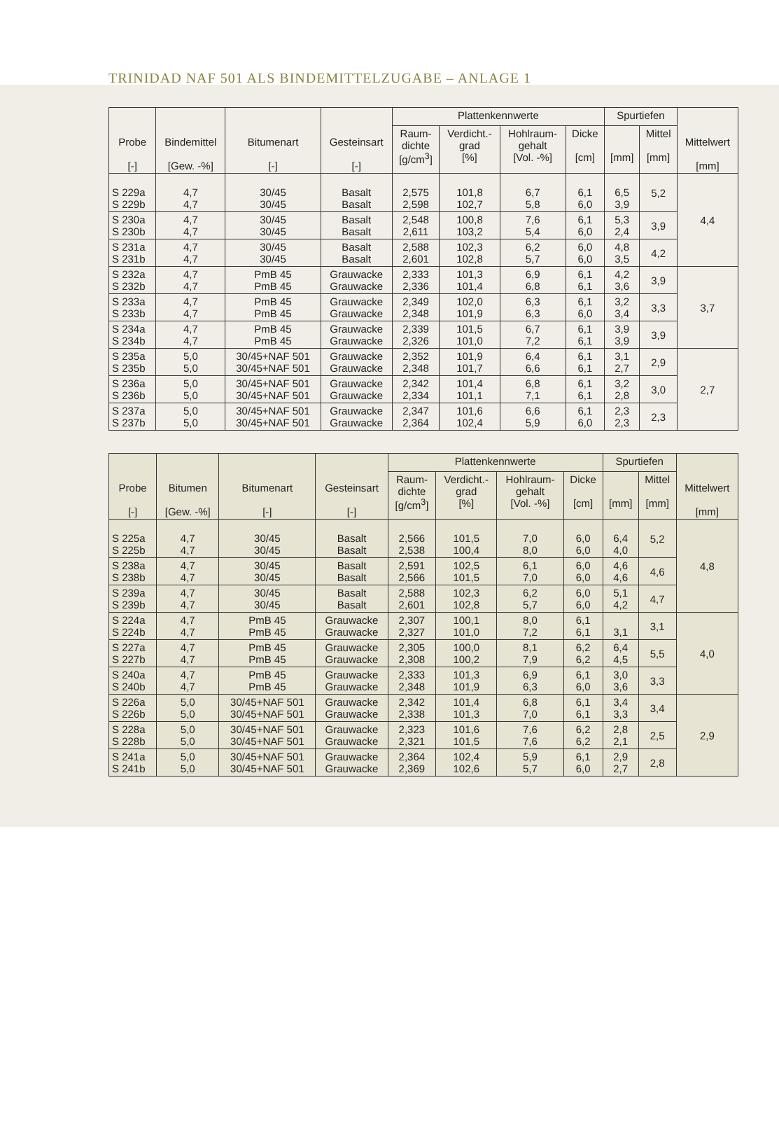TRINIDAD NAF 501 ALS BINDEMITTELZUGABE – ANLAGE 1
| Probe [-] | Bindemittel [Gew. -%] | Bitumenart [-] | Gesteinsart [-] | Plattenkennwerte | | | | Spurtiefen | | Mittelwert [mm] |
| --- | --- | --- | --- | --- | --- | --- | --- | --- | --- | --- |
| | | | | Raum- dichte [g/cm<sup>3</sup>] | Verdicht.- grad [%] | Hohlraum- gehalt [Vol. -%] | Dicke [cm] | [mm] | Mittel [mm] | |
| S 229a S 229b | 4,7 4,7 | 30/45 30/45 | Basalt Basalt | 2,575 2,598 | 101,8 102,7 | 6,7 5,8 | 6,1 6,0 | 6,5 3,9 | 5,2 | 4,4 |
| S 230a S 230b | 4,7 4,7 | 30/45 30/45 | Basalt Basalt | 2,548 2,611 | 100,8 103,2 | 7,6 5,4 | 6,1 6,0 | 5,3 2,4 | 3,9 | |
| S 231a S 231b | 4,7 4,7 | 30/45 30/45 | Basalt Basalt | 2,588 2,601 | 102,3 102,8 | 6,2 5,7 | 6,0 6,0 | 4,8 3,5 | 4,2 | |
| S 232a S 232b | 4,7 4,7 | PmB 45 PmB 45 | Grauwacke Grauwacke | 2,333 2,336 | 101,3 101,4 | 6,9 6,8 | 6,1 6,1 | 4,2 3,6 | 3,9 | 3,7 |
| S 233a S 233b | 4,7 4,7 | PmB 45 PmB 45 | Grauwacke Grauwacke | 2,349 2,348 | 102,0 101,9 | 6,3 6,3 | 6,1 6,0 | 3,2 3,4 | 3,3 | |
| S 234a S 234b | 4,7 4,7 | PmB 45 PmB 45 | Grauwacke Grauwacke | 2,339 2,326 | 101,5 101,0 | 6,7 7,2 | 6,1 6,1 | 3,9 3,9 | 3,9 | |
| S 235a S 235b | 5,0 5,0 | 30/45+NAF 501 30/45+NAF 501 | Grauwacke Grauwacke | 2,352 2,348 | 101,9 101,7 | 6,4 6,6 | 6,1 6,1 | 3,1 2,7 | 2,9 | 2,7 |
| S 236a S 236b | 5,0 5,0 | 30/45+NAF 501 30/45+NAF 501 | Grauwacke Grauwacke | 2,342 2,334 | 101,4 101,1 | 6,8 7,1 | 6,1 6,1 | 3,2 2,8 | 3,0 | |
| S 237a S 237b | 5,0 5,0 | 30/45+NAF 501 30/45+NAF 501 | Grauwacke Grauwacke | 2,347 2,364 | 101,6 102,4 | 6,6 5,9 | 6,1 6,0 | 2,3 2,3 | 2,3 | |
| Probe [-] | Bitumen [Gew. -%] | Bitumenart [-] | Gesteinsart [-] | Plattenkennwerte | | | | Spurtiefen | | Mittelwert [mm] |
| --- | --- | --- | --- | --- | --- | --- | --- | --- | --- | --- |
| | | | | Raum- dichte [g/cm<sup>3</sup>] | Verdicht.- grad [%] | Hohlraum- gehalt [Vol. -%] | Dicke [cm] | [mm] | Mittel [mm] | |
| S 225a S 225b | 4,7 4,7 | 30/45 30/45 | Basalt Basalt | 2,566 2,538 | 101,5 100,4 | 7,0 8,0 | 6,0 6,0 | 6,4 4,0 | 5,2 | 4,8 |
| S 238a S 238b | 4,7 4,7 | 30/45 30/45 | Basalt Basalt | 2,591 2,566 | 102,5 101,5 | 6,1 7,0 | 6,0 6,0 | 4,6 4,6 | 4,6 | |
| S 239a S 239b | 4,7 4,7 | 30/45 30/45 | Basalt Basalt | 2,588 2,601 | 102,3 102,8 | 6,2 5,7 | 6,0 6,0 | 5,1 4,2 | 4,7 | |
| S 224a S 224b | 4,7 4,7 | PmB 45 PmB 45 | Grauwacke Grauwacke | 2,307 2,327 | 100,1 101,0 | 8,0 7,2 | 6,1 6,1 | 3,1 | 3,1 | 4,0 |
| S 227a S 227b | 4,7 4,7 | PmB 45 PmB 45 | Grauwacke Grauwacke | 2,305 2,308 | 100,0 100,2 | 8,1 7,9 | 6,2 6,2 | 6,4 4,5 | 5,5 | |
| S 240a S 240b | 4,7 4,7 | PmB 45 PmB 45 | Grauwacke Grauwacke | 2,333 2,348 | 101,3 101,9 | 6,9 6,3 | 6,1 6,0 | 3,0 3,6 | 3,3 | |
| S 226a S 226b | 5,0 5,0 | 30/45+NAF 501 30/45+NAF 501 | Grauwacke Grauwacke | 2,342 2,338 | 101,4 101,3 | 6,8 7,0 | 6,1 6,1 | 3,4 3,3 | 3,4 | 2,9 |
| S 228a S 228b | 5,0 5,0 | 30/45+NAF 501 30/45+NAF 501 | Grauwacke Grauwacke | 2,323 2,321 | 101,6 101,5 | 7,6 7,6 | 6,2 6,2 | 2,8 2,1 | 2,5 | |
| S 241a S 241b | 5,0 5,0 | 30/45+NAF 501 30/45+NAF 501 | Grauwacke Grauwacke | 2,364 2,369 | 102,4 102,6 | 5,9 5,7 | 6,1 6,0 | 2,9 2,7 | 2,8 | |